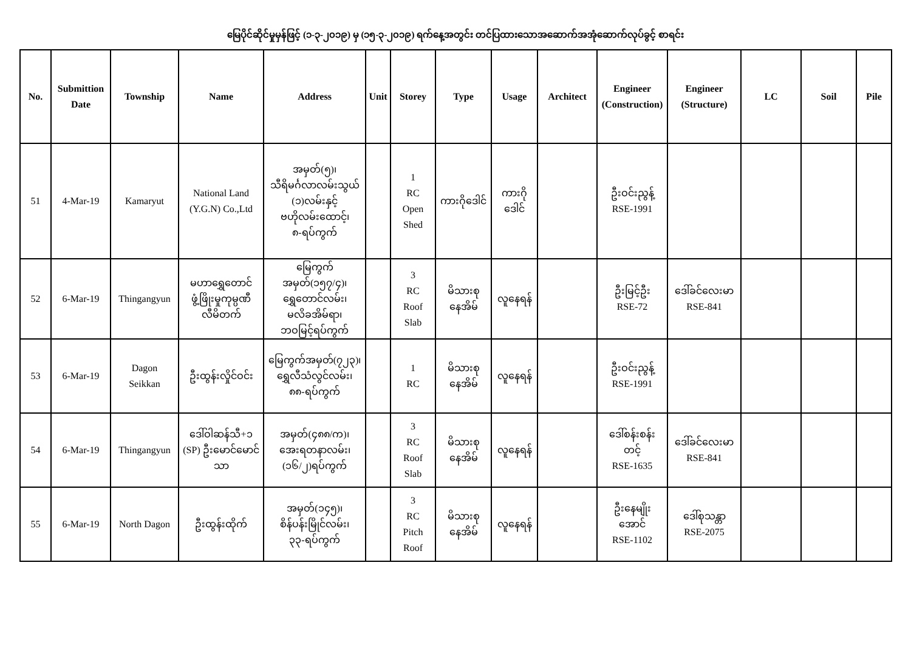မြေပိုင်ဆိုင်မှုမှန်ဖြင့် (၁-၃-၂၀၁၉) မှ (၁၅-၃-၂၀၁၉) ရက်နေ့အတွင်း တင်ပြထားသောအဆောက်အအုံဆောက်လုပ်ခွင့် စာရင်း
| No. | Submittion Date | Township | Name | Address | Unit | Storey | Type | Usage | Architect | Engineer (Construction) | Engineer (Structure) | LC | Soil | Pile |
| --- | --- | --- | --- | --- | --- | --- | --- | --- | --- | --- | --- | --- | --- | --- |
| 51 | 4-Mar-19 | Kamaryut | National Land (Y.G.N) Co.,Ltd | အမှတ်(၅)၊ သီရိမင်္ဂလာလမ်းသွယ် (၁)လမ်းနှင့် ဗဟိုလမ်းထောင့်၊ ၈-ရပ်ကွက် | | 1 RC Open Shed | ကားဂိုဒေါင် | ကားဂို ဒေါင် | | ဦးဝင်းညွန့် RSE-1991 | | | | |
| 52 | 6-Mar-19 | Thingangyun | မဟာရွှေတောင် ဖွံ့ဖြိုးမှုကုမ္ပဏီ လီမိတက် | မြေကွက်အမှတ်(၁၅၇/၄)၊ ရွှေတောင်လမ်း၊ မလိခအိမ်ရာ၊ ဘဝမြင့်ရပ်ကွက် | | 3 RC Roof Slab | မိသားစု နေအိမ် | လူနေရန် | | ဦးမြင့်ဦး RSE-72 | ဒေါ်ခင်လေးမာ RSE-841 | | | |
| 53 | 6-Mar-19 | Dagon Seikkan | ဦးထွန်းလှိုင်ဝင်း | မြေကွက်အမှတ်(၇၂၃)၊ ရွှေလီသံလွင်လမ်း၊ ၈၈-ရပ်ကွက် | | 1 RC | မိသားစု နေအိမ် | လူနေရန် | | ဦးဝင်းညွန့် RSE-1991 | | | | |
| 54 | 6-Mar-19 | Thingangyun | ဒေါ်ဝါဆန်သီ+၁ (SP) ဦးမောင်မောင် သာ | အမှတ်(၄၈၈/က)၊ အေးရတနာလမ်း၊ (၁၆/၂)ရပ်ကွက် | | 3 RC Roof Slab | မိသားစု နေအိမ် | လူနေရန် | | ဒေါ်စန်းစန်း တင့် RSE-1635 | ဒေါ်ခင်လေးမာ RSE-841 | | | |
| 55 | 6-Mar-19 | North Dagon | ဦးထွန်းထိုက် | အမှတ်(၁၄၅)၊ စိန်ပန်းမြိုင်လမ်း၊ ၃၃-ရပ်ကွက် | | 3 RC Pitch Roof | မိသားစု နေအိမ် | လူနေရန် | | ဦးနေမျိုး အောင် RSE-1102 | ဒေါ်စုသန္တာ RSE-2075 | | | |